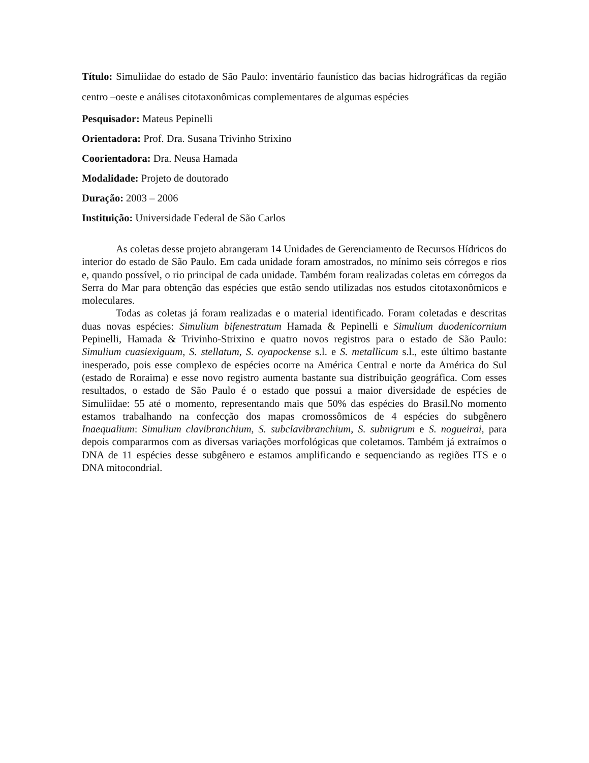Título: Simuliidae do estado de São Paulo: inventário faunístico das bacias hidrográficas da região centro –oeste e análises citotaxonômicas complementares de algumas espécies
Pesquisador: Mateus Pepinelli
Orientadora: Prof. Dra. Susana Trivinho Strixino
Coorientadora: Dra. Neusa Hamada
Modalidade: Projeto de doutorado
Duração: 2003 – 2006
Instituição: Universidade Federal de São Carlos
As coletas desse projeto abrangeram 14 Unidades de Gerenciamento de Recursos Hídricos do interior do estado de São Paulo. Em cada unidade foram amostrados, no mínimo seis córregos e rios e, quando possível, o rio principal de cada unidade. Também foram realizadas coletas em córregos da Serra do Mar para obtenção das espécies que estão sendo utilizadas nos estudos citotaxonômicos e moleculares.
Todas as coletas já foram realizadas e o material identificado. Foram coletadas e descritas duas novas espécies: Simulium bifenestratum Hamada & Pepinelli e Simulium duodenicornium Pepinelli, Hamada & Trivinho-Strixino e quatro novos registros para o estado de São Paulo: Simulium cuasiexiguum, S. stellatum, S. oyapockense s.l. e S. metallicum s.l., este último bastante inesperado, pois esse complexo de espécies ocorre na América Central e norte da América do Sul (estado de Roraima) e esse novo registro aumenta bastante sua distribuição geográfica. Com esses resultados, o estado de São Paulo é o estado que possui a maior diversidade de espécies de Simuliidae: 55 até o momento, representando mais que 50% das espécies do Brasil.No momento estamos trabalhando na confecção dos mapas cromossômicos de 4 espécies do subgênero Inaequalium: Simulium clavibranchium, S. subclavibranchium, S. subnigrum e S. nogueirai, para depois compararmos com as diversas variações morfológicas que coletamos. Também já extraímos o DNA de 11 espécies desse subgênero e estamos amplificando e sequenciando as regiões ITS e o DNA mitocondrial.